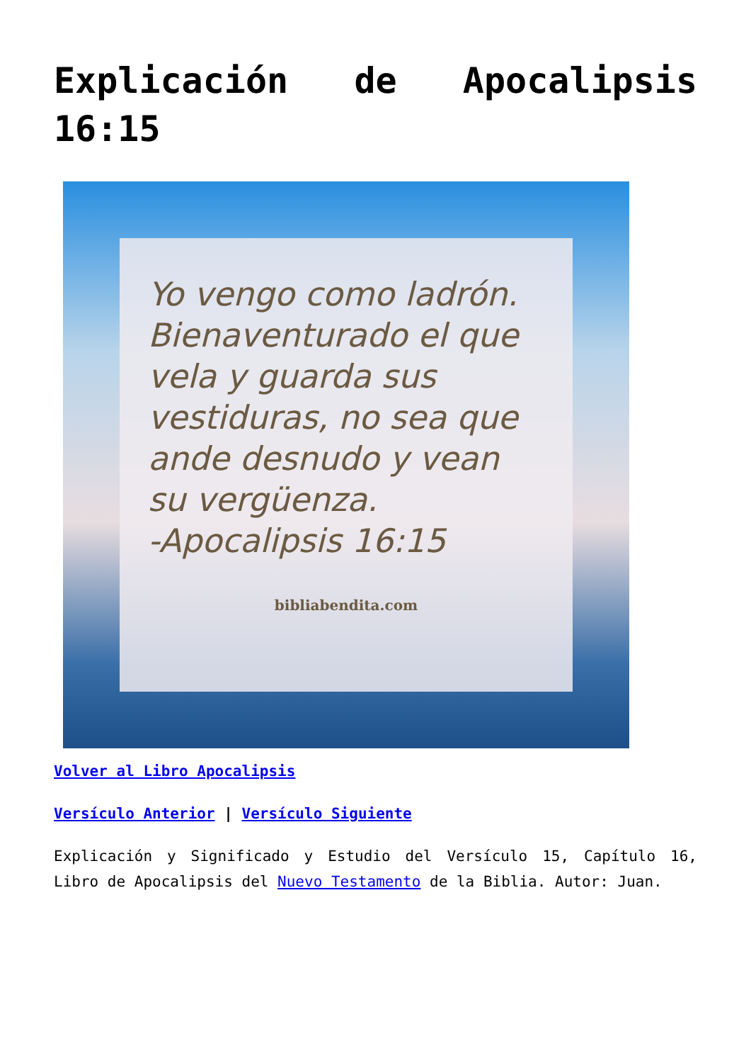Explicación de Apocalipsis 16:15
Yo vengo como ladrón. Bienaventurado el que vela y guarda sus vestiduras, no sea que ande desnudo y vean su vergüenza.
-Apocalipsis 16:15
bibliabendita.com
Volver al Libro Apocalipsis
Versículo Anterior | Versículo Siguiente
Explicación y Significado y Estudio del Versículo 15, Capítulo 16, Libro de Apocalipsis del Nuevo Testamento de la Biblia. Autor: Juan.